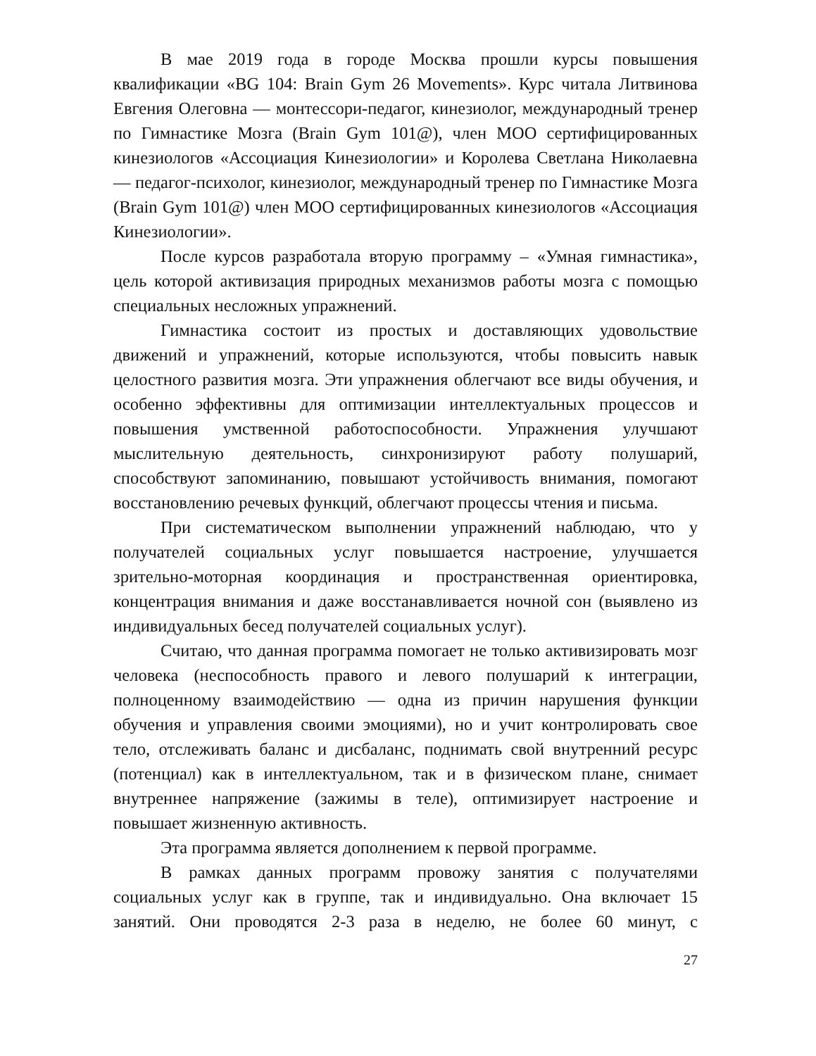В мае 2019 года в городе Москва прошли курсы повышения квалификации «BG 104: Brain Gym 26 Movements». Курс читала Литвинова Евгения Олеговна — монтессори-педагог, кинезиолог, международный тренер по Гимнастике Мозга (Brain Gym 101@), член МОО сертифицированных кинезиологов «Ассоциация Кинезиологии» и Королева Светлана Николаевна — педагог-психолог, кинезиолог, международный тренер по Гимнастике Мозга (Brain Gym 101@) член МОО сертифицированных кинезиологов «Ассоциация Кинезиологии».
После курсов разработала вторую программу – «Умная гимнастика», цель которой активизация природных механизмов работы мозга с помощью специальных несложных упражнений.
Гимнастика состоит из простых и доставляющих удовольствие движений и упражнений, которые используются, чтобы повысить навык целостного развития мозга. Эти упражнения облегчают все виды обучения, и особенно эффективны для оптимизации интеллектуальных процессов и повышения умственной работоспособности. Упражнения улучшают мыслительную деятельность, синхронизируют работу полушарий, способствуют запоминанию, повышают устойчивость внимания, помогают восстановлению речевых функций, облегчают процессы чтения и письма.
При систематическом выполнении упражнений наблюдаю, что у получателей социальных услуг повышается настроение, улучшается зрительно-моторная координация и пространственная ориентировка, концентрация внимания и даже восстанавливается ночной сон (выявлено из индивидуальных бесед получателей социальных услуг).
Считаю, что данная программа помогает не только активизировать мозг человека (неспособность правого и левого полушарий к интеграции, полноценному взаимодействию — одна из причин нарушения функции обучения и управления своими эмоциями), но и учит контролировать свое тело, отслеживать баланс и дисбаланс, поднимать свой внутренний ресурс (потенциал) как в интеллектуальном, так и в физическом плане, снимает внутреннее напряжение (зажимы в теле), оптимизирует настроение и повышает жизненную активность.
Эта программа является дополнением к первой программе.
В рамках данных программ провожу занятия с получателями социальных услуг как в группе, так и индивидуально. Она включает 15 занятий. Они проводятся 2-3 раза в неделю, не более 60 минут, с
27